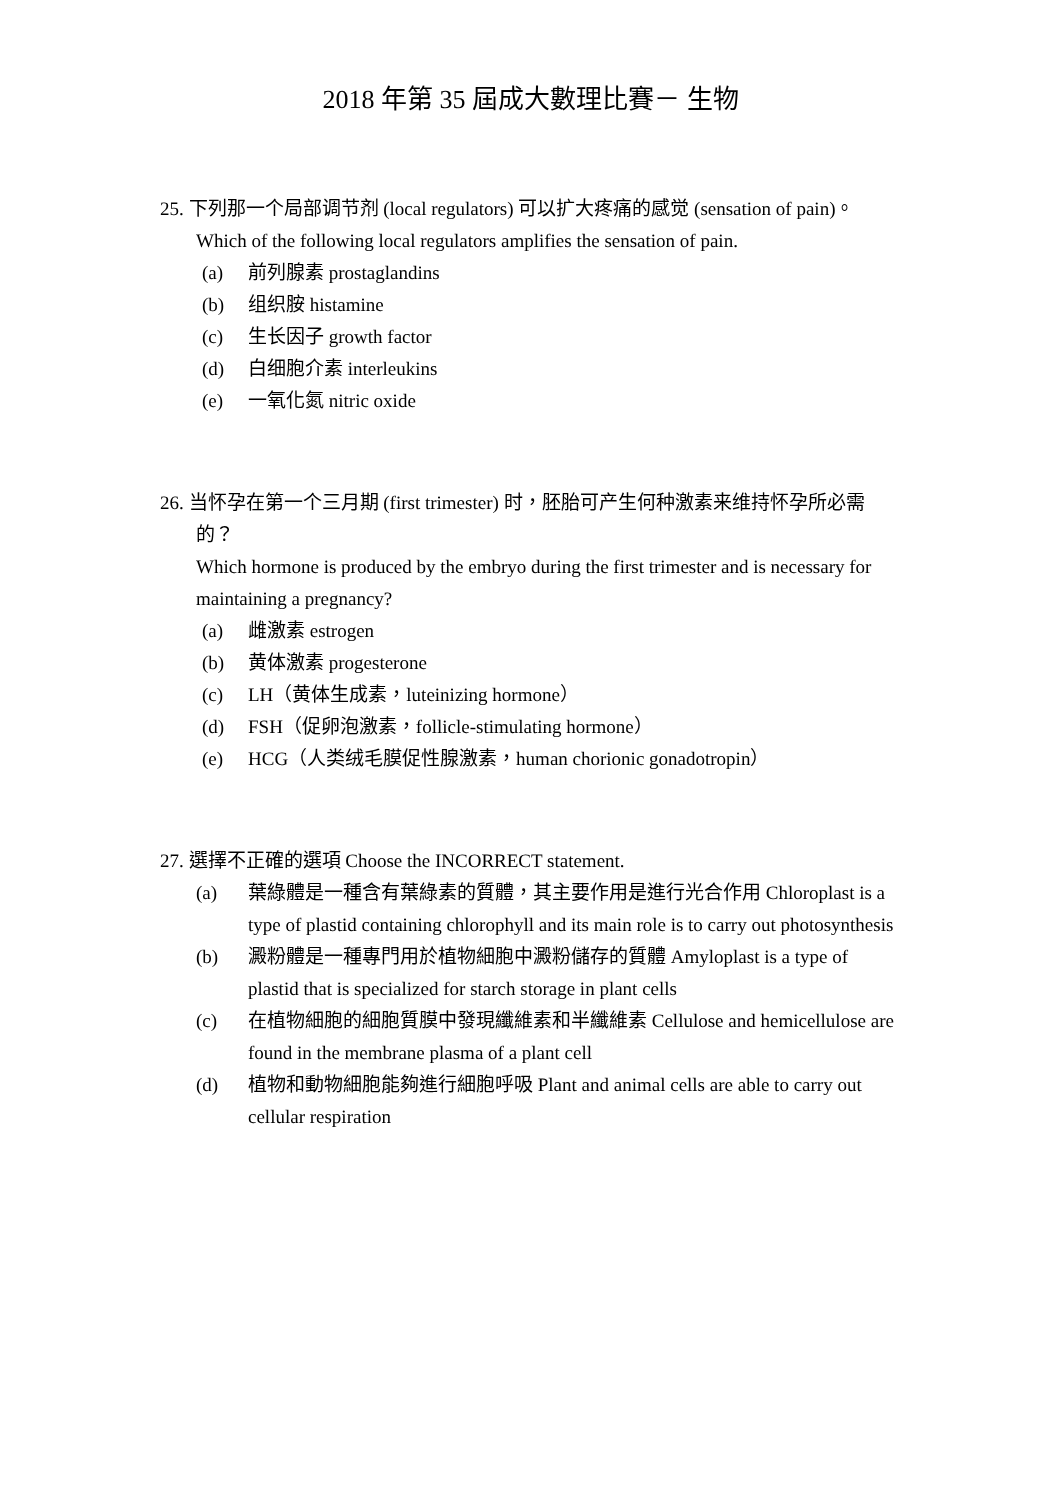2018 年第 35 屆成大數理比賽－ 生物
25. 下列那一个局部调节剂 (local regulators) 可以扩大疼痛的感觉 (sensation of pain)。
Which of the following local regulators amplifies the sensation of pain.
(a) 前列腺素 prostaglandins
(b) 组织胺 histamine
(c) 生长因子 growth factor
(d) 白细胞介素 interleukins
(e) 一氧化氮 nitric oxide
26. 当怀孕在第一个三月期 (first trimester) 时，胚胎可产生何种激素来维持怀孕所必需的？
Which hormone is produced by the embryo during the first trimester and is necessary for maintaining a pregnancy?
(a) 雌激素 estrogen
(b) 黄体激素 progesterone
(c) LH（黄体生成素，luteinizing hormone）
(d) FSH（促卵泡激素，follicle-stimulating hormone）
(e) HCG（人类绒毛膜促性腺激素，human chorionic gonadotropin）
27. 選擇不正確的選項 Choose the INCORRECT statement.
(a) 葉綠體是一種含有葉綠素的質體，其主要作用是進行光合作用 Chloroplast is a type of plastid containing chlorophyll and its main role is to carry out photosynthesis
(b) 澱粉體是一種專門用於植物細胞中澱粉儲存的質體 Amyloplast is a type of plastid that is specialized for starch storage in plant cells
(c) 在植物細胞的細胞質膜中發現纖維素和半纖維素 Cellulose and hemicellulose are found in the membrane plasma of a plant cell
(d) 植物和動物細胞能夠進行細胞呼吸 Plant and animal cells are able to carry out cellular respiration